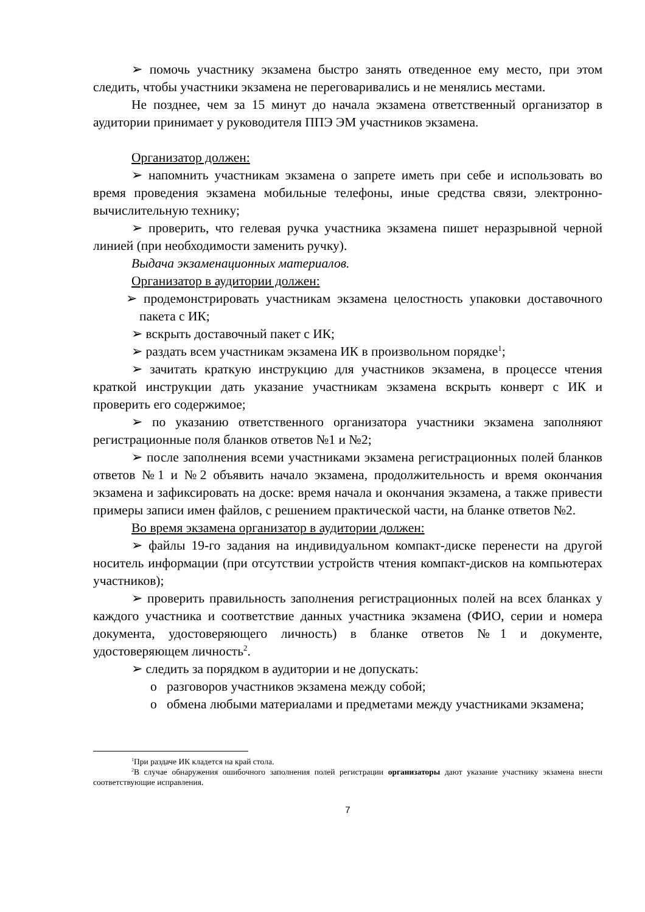➢ помочь участнику экзамена быстро занять отведенное ему место, при этом следить, чтобы участники экзамена не переговаривались и не менялись местами.
Не позднее, чем за 15 минут до начала экзамена ответственный организатор в аудитории принимает у руководителя ППЭ ЭМ участников экзамена.
Организатор должен:
➢ напомнить участникам экзамена о запрете иметь при себе и использовать во время проведения экзамена мобильные телефоны, иные средства связи, электронно-вычислительную технику;
➢ проверить, что гелевая ручка участника экзамена пишет неразрывной черной линией (при необходимости заменить ручку).
Выдача экзаменационных материалов.
Организатор в аудитории должен:
➢ продемонстрировать участникам экзамена целостность упаковки доставочного пакета с ИК;
➢ вскрыть доставочный пакет с ИК;
➢ раздать всем участникам экзамена ИК в произвольном порядке<sup>1</sup>;
➢ зачитать краткую инструкцию для участников экзамена, в процессе чтения краткой инструкции дать указание участникам экзамена вскрыть конверт с ИК и проверить его содержимое;
➢ по указанию ответственного организатора участники экзамена заполняют регистрационные поля бланков ответов №1 и №2;
➢ после заполнения всеми участниками экзамена регистрационных полей бланков ответов №1 и №2 объявить начало экзамена, продолжительность и время окончания экзамена и зафиксировать на доске: время начала и окончания экзамена, а также привести примеры записи имен файлов, с решением практической части, на бланке ответов №2.
Во время экзамена организатор в аудитории должен:
➢ файлы 19-го задания на индивидуальном компакт-диске перенести на другой носитель информации (при отсутствии устройств чтения компакт-дисков на компьютерах участников);
➢ проверить правильность заполнения регистрационных полей на всех бланках у каждого участника и соответствие данных участника экзамена (ФИО, серии и номера документа, удостоверяющего личность) в бланке ответов №1 и документе, удостоверяющем личность<sup>2</sup>.
➢ следить за порядком в аудитории и не допускать:
o разговоров участников экзамена между собой;
o обмена любыми материалами и предметами между участниками экзамена;
<sup>1</sup> При раздаче ИК кладется на край стола.
<sup>2</sup> В случае обнаружения ошибочного заполнения полей регистрации организаторы дают указание участнику экзамена внести соответствующие исправления.
7